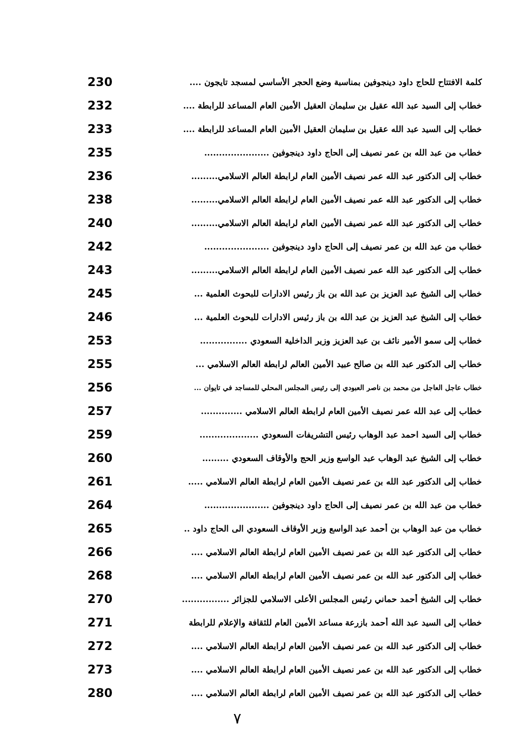كلمة الافتتاح للحاج داود دينجوفين بمناسبة وضع الحجر الأساسي لمسجد تايجون .... 230
خطاب إلى السيد عبد الله عقيل بن سليمان العقيل الأمين العام المساعد للرابطة .... 232
خطاب إلى السيد عبد الله عقيل بن سليمان العقيل الأمين العام المساعد للرابطة .... 233
خطاب من عبد الله بن عمر نصيف إلى الحاج داود دينجوفين ...................... 235
خطاب إلى الدكتور عبد الله عمر نصيف الأمين العام لرابطة العالم الاسلامي......... 236
خطاب إلى الدكتور عبد الله عمر نصيف الأمين العام لرابطة العالم الاسلامي......... 238
خطاب إلى الدكتور عبد الله عمر نصيف الأمين العام لرابطة العالم الاسلامي......... 240
خطاب من عبد الله بن عمر نصيف إلى الحاج داود دينجوفين ...................... 242
خطاب إلى الدكتور عبد الله عمر نصيف الأمين العام لرابطة العالم الاسلامي......... 243
خطاب إلى الشيخ عبد العزيز بن عبد الله بن باز رئيس الادارات للبحوث العلمية ... 245
خطاب إلى الشيخ عبد العزيز بن عبد الله بن باز رئيس الادارات للبحوث العلمية ... 246
خطاب إلى سمو الأمير نائف بن عبد العزيز وزير الداخلية السعودي ................ 253
خطاب إلى الدكتور عبد الله بن صالح عبيد الأمين العالم لرابطة العالم الاسلامي ... 255
خطاب عاجل العاجل من محمد بن ناصر العبودي إلى رئيس المجلس المحلي للمساجد في تايوان ... 256
خطاب إلى عبد الله عمر نصيف الأمين العام لرابطة العالم الاسلامي .............. 257
خطاب إلى السيد احمد عبد الوهاب رئيس التشريفات السعودي .................... 259
خطاب إلى الشيخ عبد الوهاب عبد الواسع وزير الحج والأوقاف السعودي ......... 260
خطاب إلى الدكتور عبد الله بن عمر نصيف الأمين العام لرابطة العالم الاسلامي ..... 261
خطاب من عبد الله بن عمر نصيف إلى الحاج داود دينجوفين ...................... 264
خطاب من عبد الوهاب بن أحمد عبد الواسع وزير الأوقاف السعودي الى الحاج داود .. 265
خطاب إلى الدكتور عبد الله بن عمر نصيف الأمين العام لرابطة العالم الاسلامي .... 266
خطاب إلى الدكتور عبد الله بن عمر نصيف الأمين العام لرابطة العالم الاسلامي .... 268
خطاب إلى الشيخ أحمد حماني رئيس المجلس الأعلى الاسلامي للجزائر ................ 270
خطاب إلى السيد عبد الله أحمد بازرعة مساعد الأمين العام للثقافة والإعلام للرابطة 271
خطاب إلى الدكتور عبد الله بن عمر نصيف الأمين العام لرابطة العالم الاسلامي .... 272
خطاب إلى الدكتور عبد الله بن عمر نصيف الأمين العام لرابطة العالم الاسلامي .... 273
خطاب إلى الدكتور عبد الله بن عمر نصيف الأمين العام لرابطة العالم الاسلامي .... 280
٧